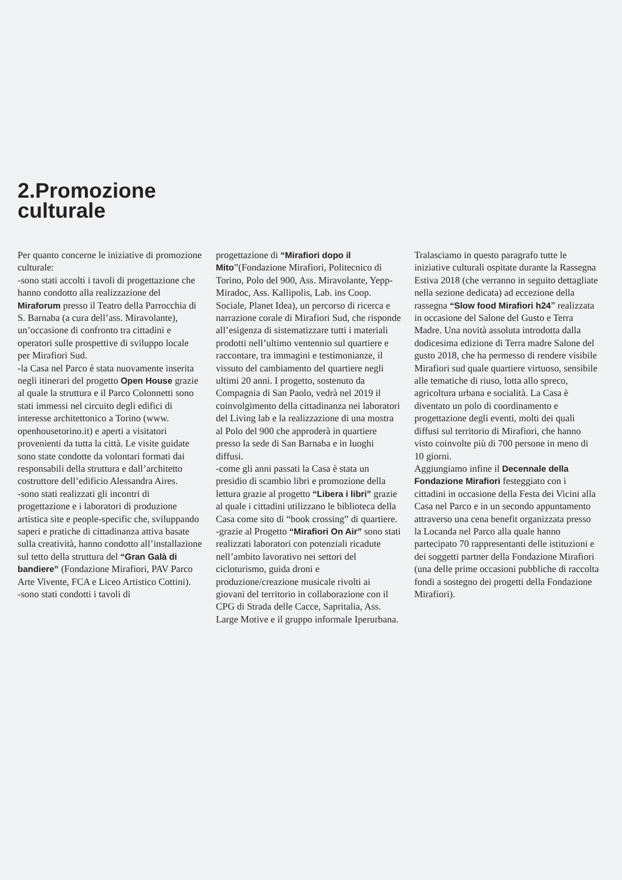2.Promozione
culturale
Per quanto concerne le iniziative di promozione culturale:
-sono stati accolti i tavoli di progettazione che hanno condotto alla realizzazione del Miraforum presso il Teatro della Parrocchia di S. Barnaba (a cura dell’ass. Miravolante), un’occasione di confronto tra cittadini e operatori sulle prospettive di sviluppo locale per Mirafiori Sud.
-la Casa nel Parco è stata nuovamente inserita negli itinerari del progetto Open House grazie al quale la struttura e il Parco Colonnetti sono stati immessi nel circuito degli edifici di interesse architettonico a Torino (www. openhousetorino.it) e aperti a visitatori provenienti da tutta la città. Le visite guidate sono state condotte da volontari formati dai responsabili della struttura e dall’architetto costruttore dell’edificio Alessandra Aires.
-sono stati realizzati gli incontri di progettazione e i laboratori di produzione artistica site e people-specific che, sviluppando saperi e pratiche di cittadinanza attiva basate sulla creatività, hanno condotto all’installazione sul tetto della struttura del “Gran Galà di bandiere” (Fondazione Mirafiori, PAV Parco Arte Vivente, FCA e Liceo Artistico Cottini).
-sono stati condotti i tavoli di
progettazione di “Mirafiori dopo il Mito”(Fondazione Mirafiori, Politecnico di Torino, Polo del 900, Ass. Miravolante, Yepp-Miradoc, Ass. Kallipolis, Lab. ins Coop. Sociale, Planet Idea), un percorso di ricerca e narrazione corale di Mirafiori Sud, che risponde all’esigenza di sistematizzare tutti i materiali prodotti nell’ultimo ventennio sul quartiere e raccontare, tra immagini e testimonianze, il vissuto del cambiamento del quartiere negli ultimi 20 anni. I progetto, sostenuto da Compagnia di San Paolo, vedrà nel 2019 il coinvolgimento della cittadinanza nei laboratori del Living lab e la realizzazione di una mostra al Polo del 900 che approderà in quartiere presso la sede di San Barnaba e in luoghi diffusi.
-come gli anni passati la Casa è stata un presidio di scambio libri e promozione della lettura grazie al progetto “Libera i libri” grazie al quale i cittadini utilizzano le biblioteca della Casa come sito di “book crossing” di quartiere.
-grazie al Progetto “Mirafiori On Air” sono stati realizzati laboratori con potenziali ricadute nell’ambito lavorativo nei settori del cicloturismo, guida droni e produzione/creazione musicale rivolti ai giovani del territorio in collaborazione con il CPG di Strada delle Cacce, Sapritalia, Ass. Large Motive e il gruppo informale Iperurbana.
Tralasciamo in questo paragrafo tutte le iniziative culturali ospitate durante la Rassegna Estiva 2018 (che verranno in seguito dettagliate nella sezione dedicata) ad eccezione della rassegna “Slow food Mirafiori h24” realizzata in occasione del Salone del Gusto e Terra Madre. Una novità assoluta introdotta dalla dodicesima edizione di Terra madre Salone del gusto 2018, che ha permesso di rendere visibile Mirafiori sud quale quartiere virtuoso, sensibile alle tematiche di riuso, lotta allo spreco, agricoltura urbana e socialità. La Casa è diventato un polo di coordinamento e progettazione degli eventi, molti dei quali diffusi sul territorio di Mirafiori, che hanno visto coinvolte più di 700 persone in meno di 10 giorni.
Aggiungiamo infine il Decennale della Fondazione Mirafiori festeggiato con i cittadini in occasione della Festa dei Vicini alla Casa nel Parco e in un secondo appuntamento attraverso una cena benefit organizzata presso la Locanda nel Parco alla quale hanno partecipato 70 rappresentanti delle istituzioni e dei soggetti partner della Fondazione Mirafiori (una delle prime occasioni pubbliche di raccolta fondi a sostegno dei progetti della Fondazione Mirafiori).